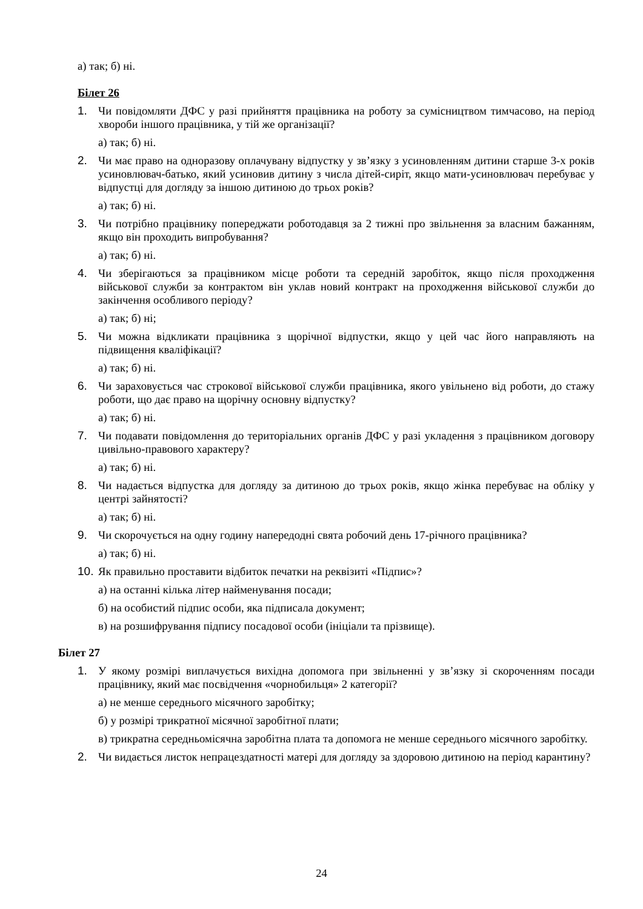а) так; б) ні.
Білет 26
1. Чи повідомляти ДФС у разі прийняття працівника на роботу за сумісництвом тимчасово, на період хвороби іншого працівника, у тій же організації?
а) так; б) ні.
2. Чи має право на одноразову оплачувану відпустку у зв’язку з усиновленням дитини старше 3-х років усиновлювач-батько, який усиновив дитину з числа дітей-сиріт, якщо мати-усиновлювач перебуває у відпустці для догляду за іншою дитиною до трьох років?
а) так; б) ні.
3. Чи потрібно працівнику попереджати роботодавця за 2 тижні про звільнення за власним бажанням, якщо він проходить випробування?
а) так; б) ні.
4. Чи зберігаються за працівником місце роботи та середній заробіток, якщо після проходження військової служби за контрактом він уклав новий контракт на проходження військової служби до закінчення особливого періоду?
а) так; б) ні;
5. Чи можна відкликати працівника з щорічної відпустки, якщо у цей час його направляють на підвищення кваліфікації?
а) так; б) ні.
6. Чи зараховується час строкової військової служби працівника, якого увільнено від роботи, до стажу роботи, що дає право на щорічну основну відпустку?
а) так; б) ні.
7. Чи подавати повідомлення до територіальних органів ДФС у разі укладення з працівником договору цивільно-правового характеру?
а) так; б) ні.
8. Чи надається відпустка для догляду за дитиною до трьох років, якщо жінка перебуває на обліку у центрі зайнятості?
а) так; б) ні.
9. Чи скорочується на одну годину напередодні свята робочий день 17-річного працівника?
а) так; б) ні.
10.
Як правильно проставити відбиток печатки на реквізиті «Підпис»?
а) на останні кілька літер найменування посади;
б) на особистий підпис особи, яка підписала документ;
в) на розшифрування підпису посадової особи (ініціали та прізвище).
Білет 27
1. У якому розмірі виплачується вихідна допомога при звільненні у зв’язку зі скороченням посади працівнику, який має посвідчення «чорнобильця» 2 категорії?
а) не менше середнього місячного заробітку;
б) у розмірі трикратної місячної заробітної плати;
в) трикратна середньомісячна заробітна плата та допомога не менше середнього місячного заробітку.
2. Чи видається листок непрацездатності матері для догляду за здоровою дитиною на період карантину?
24